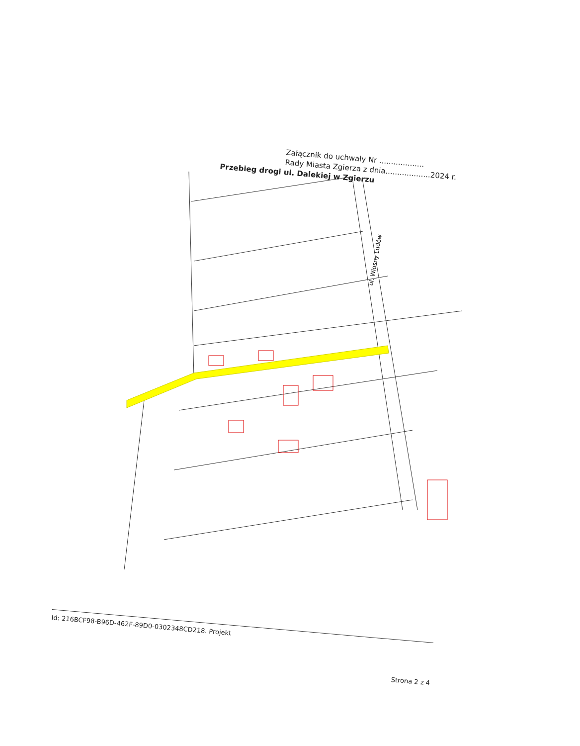Załącznik do uchwały Nr ...................
Rady Miasta Zgierza z dnia...................2024 r.
Przebieg drogi ul. Dalekiej w Zgierzu
ul. Wiosny Ludów
Id: 216BCF98-B96D-462F-89D0-0302348CD218. Projekt
Strona 2 z 4